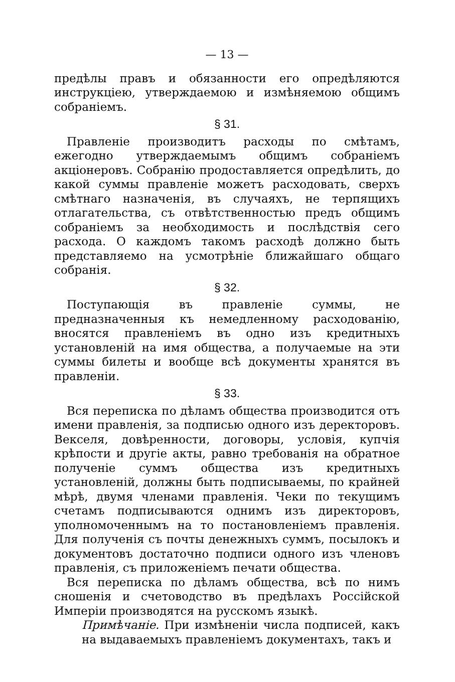— 13 —
предѣлы правъ и обязанности его опредѣляются инструкціею, утверждаемою и измѣняемою общимъ собраніемъ.
§ 31.
Правленіе производитъ расходы по смѣтамъ, ежегодно утверждаемымъ общимъ собраніемъ акціонеровъ. Собранію продоставляется опредѣлить, до какой суммы правленіе можетъ расходовать, сверхъ смѣтнаго назначенія, въ случаяхъ, не терпящихъ отлагательства, съ отвѣтственностью предъ общимъ собраніемъ за необходимость и послѣдствія сего расхода. О каждомъ такомъ расходѣ должно быть представляемо на усмотрѣніе ближайшаго общаго собранія.
§ 32.
Поступающія въ правленіе суммы, не предназначенныя къ немедленному расходованію, вносятся правленіемъ въ одно изъ кредитныхъ установленій на имя общества, а получаемые на эти суммы билеты и вообще всѣ документы хранятся въ правленіи.
§ 33.
Вся переписка по дѣламъ общества производится отъ имени правленія, за подписью одного изъ деректоровъ. Векселя, довѣренности, договоры, условія, купчія крѣпости и другіе акты, равно требованія на обратное полученіе суммъ общества изъ кредитныхъ установленій, должны быть подписываемы, по крайней мѣрѣ, двумя членами правленія. Чеки по текущимъ счетамъ подписываются однимъ изъ директоровъ, уполномоченнымъ на то постановленіемъ правленія. Для полученія съ почты денежныхъ суммъ, посылокъ и документовъ достаточно подписи одного изъ членовъ правленія, съ приложеніемъ печати общества.
Вся переписка по дѣламъ общества, всѣ по нимъ сношенія и счетоводство въ предѣлахъ Россійской Имперіи производятся на русскомъ языкѣ.
Примѣчаніе. При измѣненіи числа подписей, какъ на выдаваемыхъ правленіемъ документахъ, такъ и